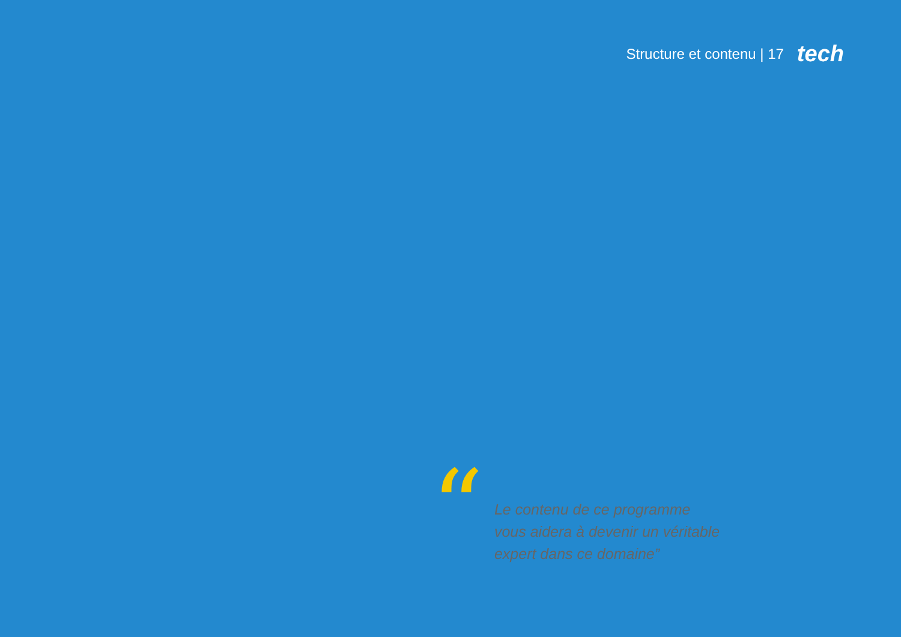Structure et contenu | 17 tech
“
Le contenu de ce programme
vous aidera à devenir un véritable
expert dans ce domaine”